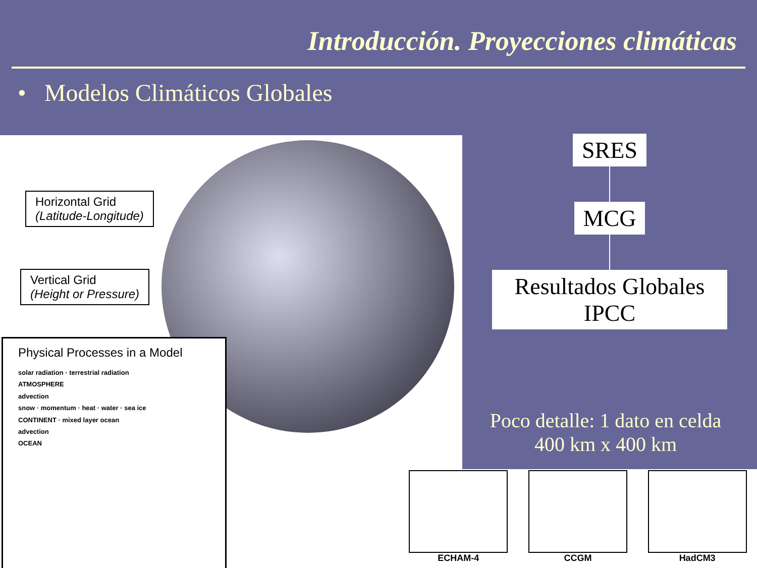Introducción. Proyecciones climáticas
• Modelos Climáticos Globales
Horizontal Grid
(Latitude-Longitude)
Vertical Grid
(Height or Pressure)
Physical Processes in a Model
solar radiation · terrestrial radiation
ATMOSPHERE
advection
snow · momentum · heat · water · sea ice
CONTINENT · mixed layer ocean
advection
OCEAN
SRES MCG
Resultados Globales
IPCC
Poco detalle: 1 dato en celda 400 km x 400 km
ECHAM-4 CCGM HadCM3